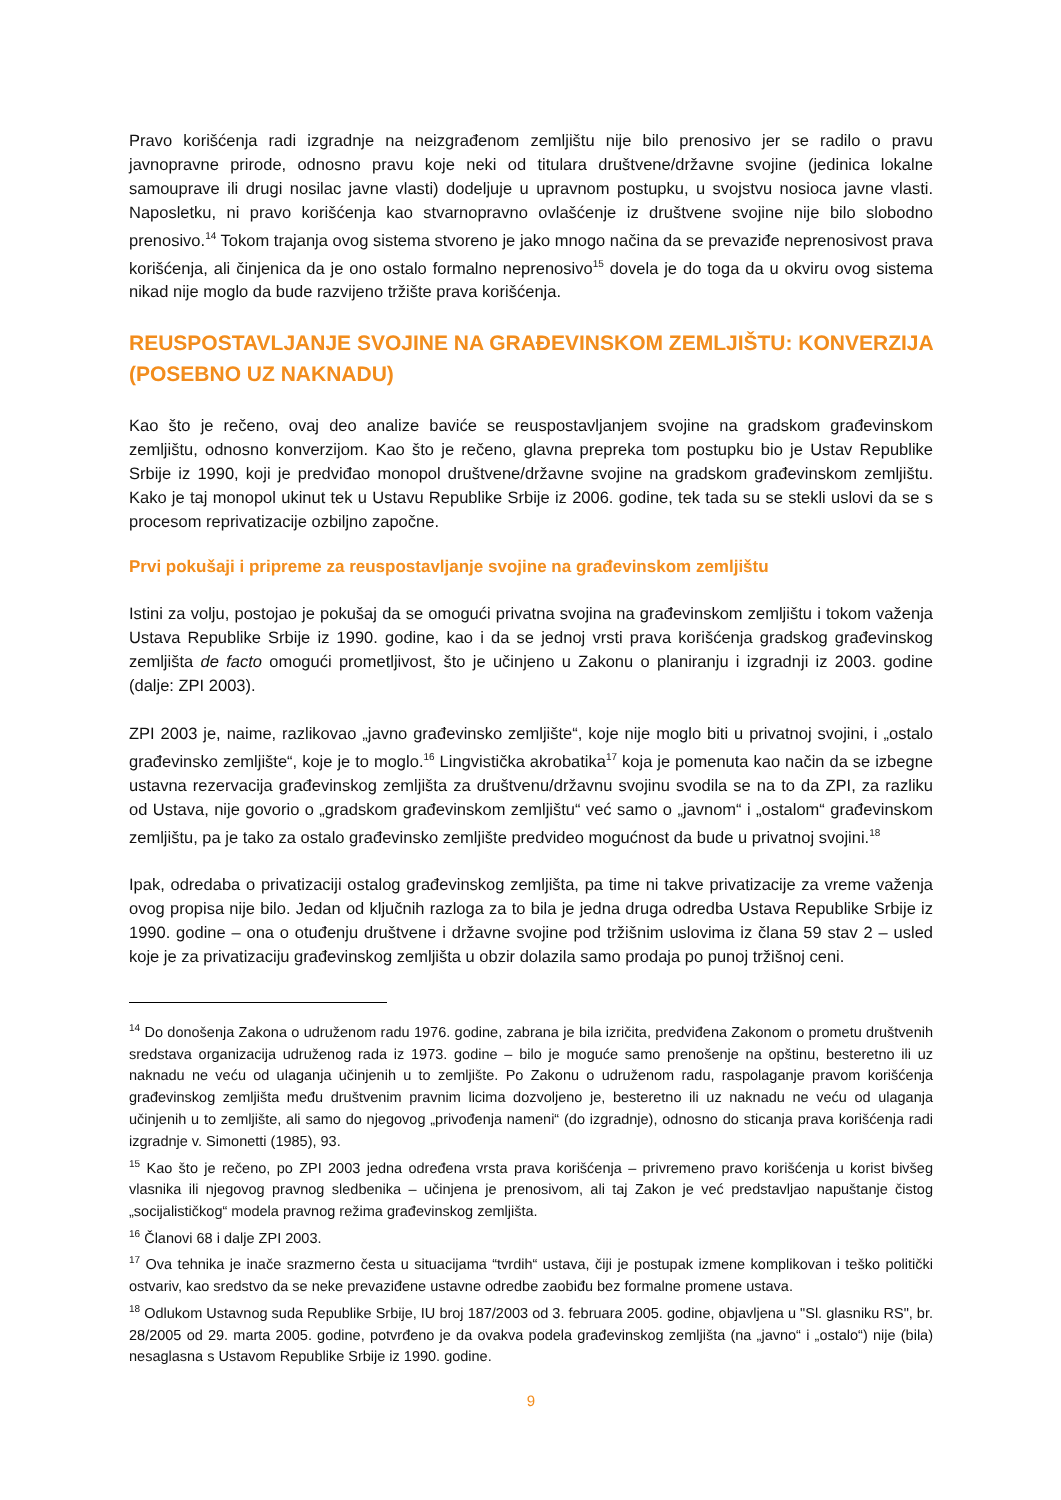Pravo korišćenja radi izgradnje na neizgrađenom zemljištu nije bilo prenosivo jer se radilo o pravu javnopravne prirode, odnosno pravu koje neki od titulara društvene/državne svojine (jedinica lokalne samouprave ili drugi nosilac javne vlasti) dodeljuje u upravnom postupku, u svojstvu nosioca javne vlasti. Naposletku, ni pravo korišćenja kao stvarnopravno ovlašćenje iz društvene svojine nije bilo slobodno prenosivo.<sup>14</sup> Tokom trajanja ovog sistema stvoreno je jako mnogo načina da se prevaziđe neprenosivost prava korišćenja, ali činjenica da je ono ostalo formalno neprenosivo<sup>15</sup> dovela je do toga da u okviru ovog sistema nikad nije moglo da bude razvijeno tržište prava korišćenja.
REUSPOSTAVLJANJE SVOJINE NA GRAĐEVINSKOM ZEMLJIŠTU: KONVERZIJA (POSEBNO UZ NAKNADU)
Kao što je rečeno, ovaj deo analize baviće se reuspostavljanjem svojine na gradskom građevinskom zemljištu, odnosno konverzijom. Kao što je rečeno, glavna prepreka tom postupku bio je Ustav Republike Srbije iz 1990, koji je predviđao monopol društvene/državne svojine na gradskom građevinskom zemljištu. Kako je taj monopol ukinut tek u Ustavu Republike Srbije iz 2006. godine, tek tada su se stekli uslovi da se s procesom reprivatizacije ozbiljno započne.
Prvi pokušaji i pripreme za reuspostavljanje svojine na građevinskom zemljištu
Istini za volju, postojao je pokušaj da se omogući privatna svojina na građevinskom zemljištu i tokom važenja Ustava Republike Srbije iz 1990. godine, kao i da se jednoj vrsti prava korišćenja gradskog građevinskog zemljišta de facto omogući prometljivost, što je učinjeno u Zakonu o planiranju i izgradnji iz 2003. godine (dalje: ZPI 2003).
ZPI 2003 je, naime, razlikovao „javno građevinsko zemljište“, koje nije moglo biti u privatnoj svojini, i „ostalo građevinsko zemljište“, koje je to moglo.<sup>16</sup> Lingvistička akrobatika<sup>17</sup> koja je pomenuta kao način da se izbegne ustavna rezervacija građevinskog zemljišta za društvenu/državnu svojinu svodila se na to da ZPI, za razliku od Ustava, nije govorio o „gradskom građevinskom zemljištu“ već samo o „javnom“ i „ostalom“ građevinskom zemljištu, pa je tako za ostalo građevinsko zemljište predvideo mogućnost da bude u privatnoj svojini.<sup>18</sup>
Ipak, odredaba o privatizaciji ostalog građevinskog zemljišta, pa time ni takve privatizacije za vreme važenja ovog propisa nije bilo. Jedan od ključnih razloga za to bila je jedna druga odredba Ustava Republike Srbije iz 1990. godine – ona o otuđenju društvene i državne svojine pod tržišnim uslovima iz člana 59 stav 2 – usled koje je za privatizaciju građevinskog zemljišta u obzir dolazila samo prodaja po punoj tržišnoj ceni.
<sup>14</sup> Do donošenja Zakona o udruženom radu 1976. godine, zabrana je bila izričita, predviđena Zakonom o prometu društvenih sredstava organizacija udruženog rada iz 1973. godine – bilo je moguće samo prenošenje na opštinu, besteretno ili uz naknadu ne veću od ulaganja učinjenih u to zemljište. Po Zakonu o udruženom radu, raspolaganje pravom korišćenja građevinskog zemljišta među društvenim pravnim licima dozvoljeno je, besteretno ili uz naknadu ne veću od ulaganja učinjenih u to zemljište, ali samo do njegovog „privođenja nameni“ (do izgradnje), odnosno do sticanja prava korišćenja radi izgradnje v. Simonetti (1985), 93.
<sup>15</sup> Kao što je rečeno, po ZPI 2003 jedna određena vrsta prava korišćenja – privremeno pravo korišćenja u korist bivšeg vlasnika ili njegovog pravnog sledbenika – učinjena je prenosivom, ali taj Zakon je već predstavljao napuštanje čistog „socijalističkog“ modela pravnog režima građevinskog zemljišta.
<sup>16</sup> Članovi 68 i dalje ZPI 2003.
<sup>17</sup> Ova tehnika je inače srazmerno česta u situacijama “tvrdih“ ustava, čiji je postupak izmene komplikovan i teško politički ostvariv, kao sredstvo da se neke prevaziđene ustavne odredbe zaobiđu bez formalne promene ustava.
<sup>18</sup> Odlukom Ustavnog suda Republike Srbije, IU broj 187/2003 od 3. februara 2005. godine, objavljena u "Sl. glasniku RS", br. 28/2005 od 29. marta 2005. godine, potvrđeno je da ovakva podela građevinskog zemljišta (na „javno“ i „ostalo“) nije (bila) nesaglasna s Ustavom Republike Srbije iz 1990. godine.
9